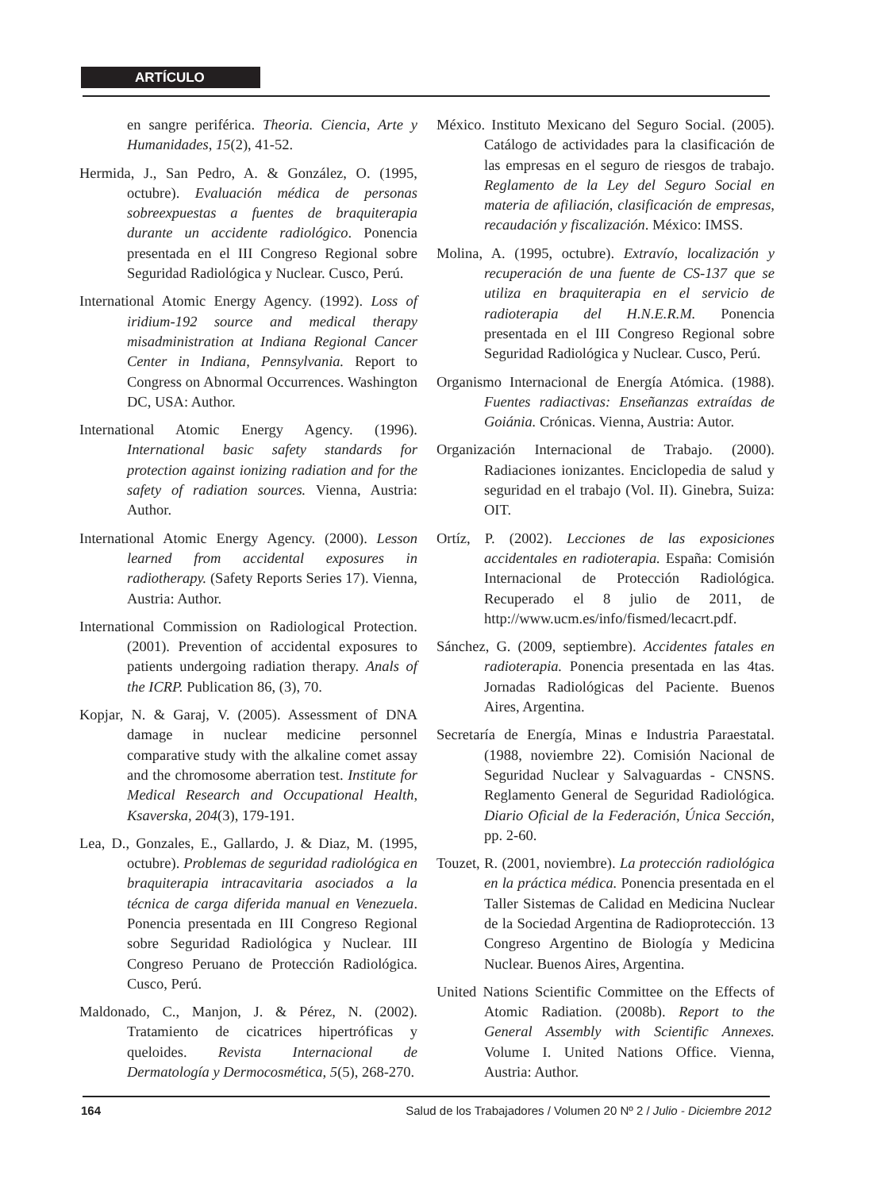ARTÍCULO
en sangre periférica. Theoria. Ciencia, Arte y Humanidades, 15(2), 41-52.
Hermida, J., San Pedro, A. & González, O. (1995, octubre). Evaluación médica de personas sobreexpuestas a fuentes de braquiterapia durante un accidente radiológico. Ponencia presentada en el III Congreso Regional sobre Seguridad Radiológica y Nuclear. Cusco, Perú.
International Atomic Energy Agency. (1992). Loss of iridium-192 source and medical therapy misadministration at Indiana Regional Cancer Center in Indiana, Pennsylvania. Report to Congress on Abnormal Occurrences. Washington DC, USA: Author.
International Atomic Energy Agency. (1996). International basic safety standards for protection against ionizing radiation and for the safety of radiation sources. Vienna, Austria: Author.
International Atomic Energy Agency. (2000). Lesson learned from accidental exposures in radiotherapy. (Safety Reports Series 17). Vienna, Austria: Author.
International Commission on Radiological Protection. (2001). Prevention of accidental exposures to patients undergoing radiation therapy. Anals of the ICRP. Publication 86, (3), 70.
Kopjar, N. & Garaj, V. (2005). Assessment of DNA damage in nuclear medicine personnel comparative study with the alkaline comet assay and the chromosome aberration test. Institute for Medical Research and Occupational Health, Ksaverska, 204(3), 179-191.
Lea, D., Gonzales, E., Gallardo, J. & Diaz, M. (1995, octubre). Problemas de seguridad radiológica en braquiterapia intracavitaria asociados a la técnica de carga diferida manual en Venezuela. Ponencia presentada en III Congreso Regional sobre Seguridad Radiológica y Nuclear. III Congreso Peruano de Protección Radiológica. Cusco, Perú.
Maldonado, C., Manjon, J. & Pérez, N. (2002). Tratamiento de cicatrices hipertróficas y queloides. Revista Internacional de Dermatología y Dermocosmética, 5(5), 268-270.
México. Instituto Mexicano del Seguro Social. (2005). Catálogo de actividades para la clasificación de las empresas en el seguro de riesgos de trabajo. Reglamento de la Ley del Seguro Social en materia de afiliación, clasificación de empresas, recaudación y fiscalización. México: IMSS.
Molina, A. (1995, octubre). Extravío, localización y recuperación de una fuente de CS-137 que se utiliza en braquiterapia en el servicio de radioterapia del H.N.E.R.M. Ponencia presentada en el III Congreso Regional sobre Seguridad Radiológica y Nuclear. Cusco, Perú.
Organismo Internacional de Energía Atómica. (1988). Fuentes radiactivas: Enseñanzas extraídas de Goiánia. Crónicas. Vienna, Austria: Autor.
Organización Internacional de Trabajo. (2000). Radiaciones ionizantes. Enciclopedia de salud y seguridad en el trabajo (Vol. II). Ginebra, Suiza: OIT.
Ortíz, P. (2002). Lecciones de las exposiciones accidentales en radioterapia. España: Comisión Internacional de Protección Radiológica. Recuperado el 8 julio de 2011, de http://www.ucm.es/info/fismed/lecacrt.pdf.
Sánchez, G. (2009, septiembre). Accidentes fatales en radioterapia. Ponencia presentada en las 4tas. Jornadas Radiológicas del Paciente. Buenos Aires, Argentina.
Secretaría de Energía, Minas e Industria Paraestatal. (1988, noviembre 22). Comisión Nacional de Seguridad Nuclear y Salvaguardas - CNSNS. Reglamento General de Seguridad Radiológica. Diario Oficial de la Federación, Única Sección, pp. 2-60.
Touzet, R. (2001, noviembre). La protección radiológica en la práctica médica. Ponencia presentada en el Taller Sistemas de Calidad en Medicina Nuclear de la Sociedad Argentina de Radioprotección. 13 Congreso Argentino de Biología y Medicina Nuclear. Buenos Aires, Argentina.
United Nations Scientific Committee on the Effects of Atomic Radiation. (2008b). Report to the General Assembly with Scientific Annexes. Volume I. United Nations Office. Vienna, Austria: Author.
164 Salud de los Trabajadores / Volumen 20 Nº 2 / Julio - Diciembre 2012